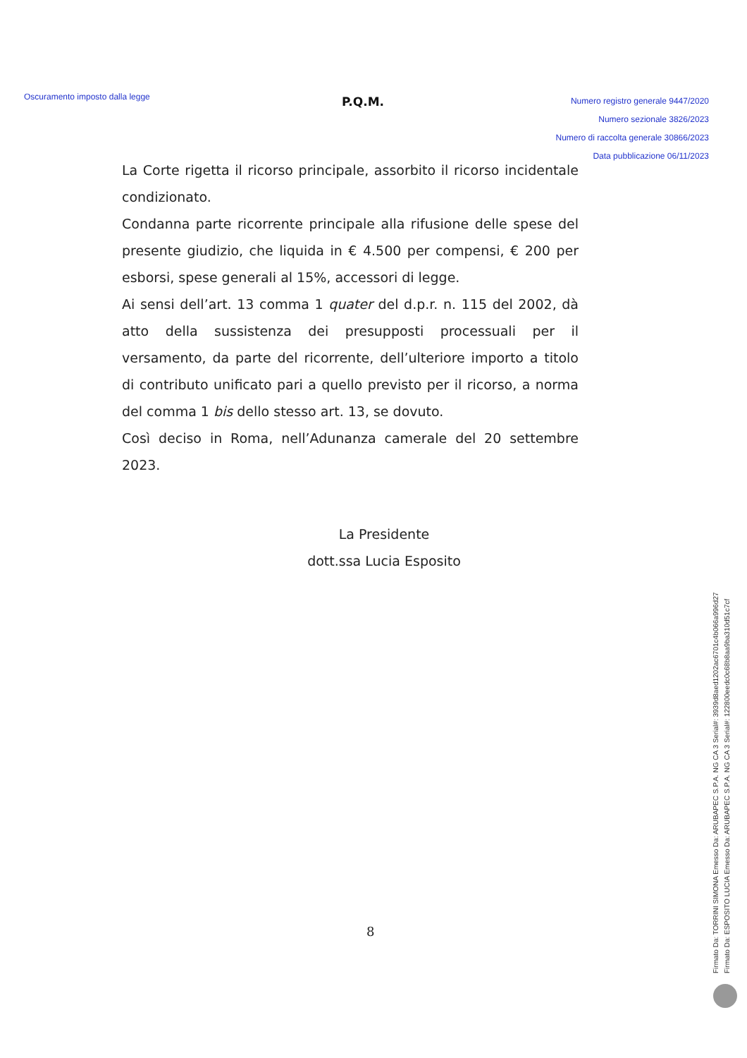Oscuramento imposto dalla legge
P.Q.M.
Numero registro generale 9447/2020
Numero sezionale 3826/2023
Numero di raccolta generale 30866/2023
Data pubblicazione 06/11/2023
La Corte rigetta il ricorso principale, assorbito il ricorso incidentale condizionato.
Condanna parte ricorrente principale alla rifusione delle spese del presente giudizio, che liquida in € 4.500 per compensi, € 200 per esborsi, spese generali al 15%, accessori di legge.
Ai sensi dell’art. 13 comma 1 quater del d.p.r. n. 115 del 2002, dà atto della sussistenza dei presupposti processuali per il versamento, da parte del ricorrente, dell’ulteriore importo a titolo di contributo unificato pari a quello previsto per il ricorso, a norma del comma 1 bis dello stesso art. 13, se dovuto.
Così deciso in Roma, nell’Adunanza camerale del 20 settembre 2023.
La Presidente
dott.ssa Lucia Esposito
8
Firmato Da: TORRINI SIMONA Emesso Da: ARUBAPEC S.P.A. NG CA 3 Serial#: 3939d8aed1202ac6701c4b066a996d27
Firmato Da: ESPOSITO LUCIA Emesso Da: ARUBAPEC S.P.A. NG CA 3 Serial#: 122800eedc0c68b8aa9ba310d51c7cf